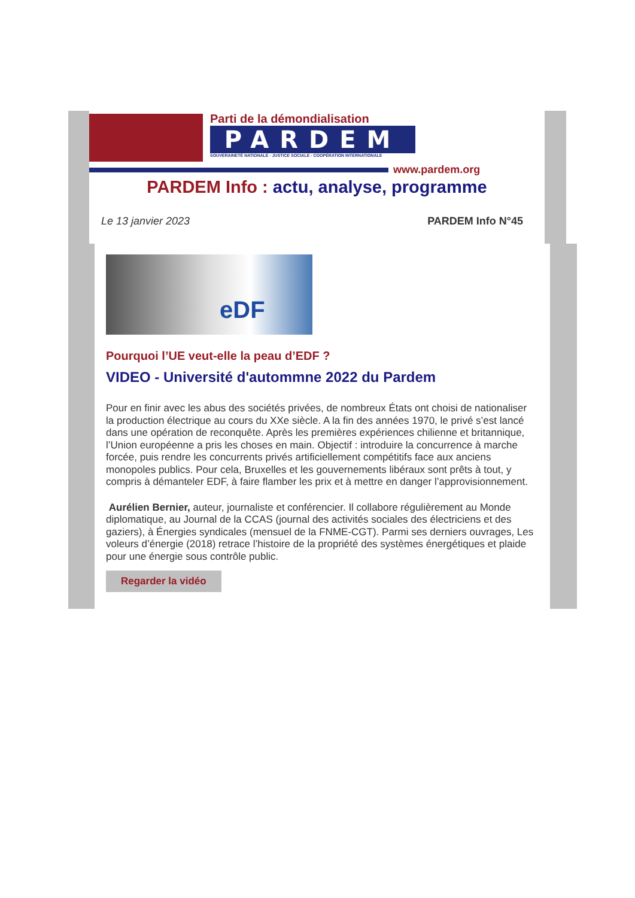Parti de la démondialisation
PARDEM
SOUVERAINETÉ NATIONALE - JUSTICE SOCIALE - COOPÉRATION INTERNATIONALE
www.pardem.org
PARDEM Info : actu, analyse, programme
Le 13 janvier 2023 PARDEM Info N°45
eDF
Pourquoi l’UE veut-elle la peau d’EDF ?
VIDEO - Université d'autommne 2022 du Pardem
Pour en finir avec les abus des sociétés privées, de nombreux États ont choisi de nationaliser la production électrique au cours du XXe siècle. A la fin des années 1970, le privé s’est lancé dans une opération de reconquête. Après les premières expériences chilienne et britannique, l’Union européenne a pris les choses en main. Objectif : introduire la concurrence à marche forcée, puis rendre les concurrents privés artificiellement compétitifs face aux anciens monopoles publics. Pour cela, Bruxelles et les gouvernements libéraux sont prêts à tout, y compris à démanteler EDF, à faire flamber les prix et à mettre en danger l’approvisionnement.
Aurélien Bernier, auteur, journaliste et conférencier. Il collabore régulièrement au Monde diplomatique, au Journal de la CCAS (journal des activités sociales des électriciens et des gaziers), à Énergies syndicales (mensuel de la FNME-CGT). Parmi ses derniers ouvrages, Les voleurs d’énergie (2018) retrace l’histoire de la propriété des systèmes énergétiques et plaide pour une énergie sous contrôle public.
Regarder la vidéo